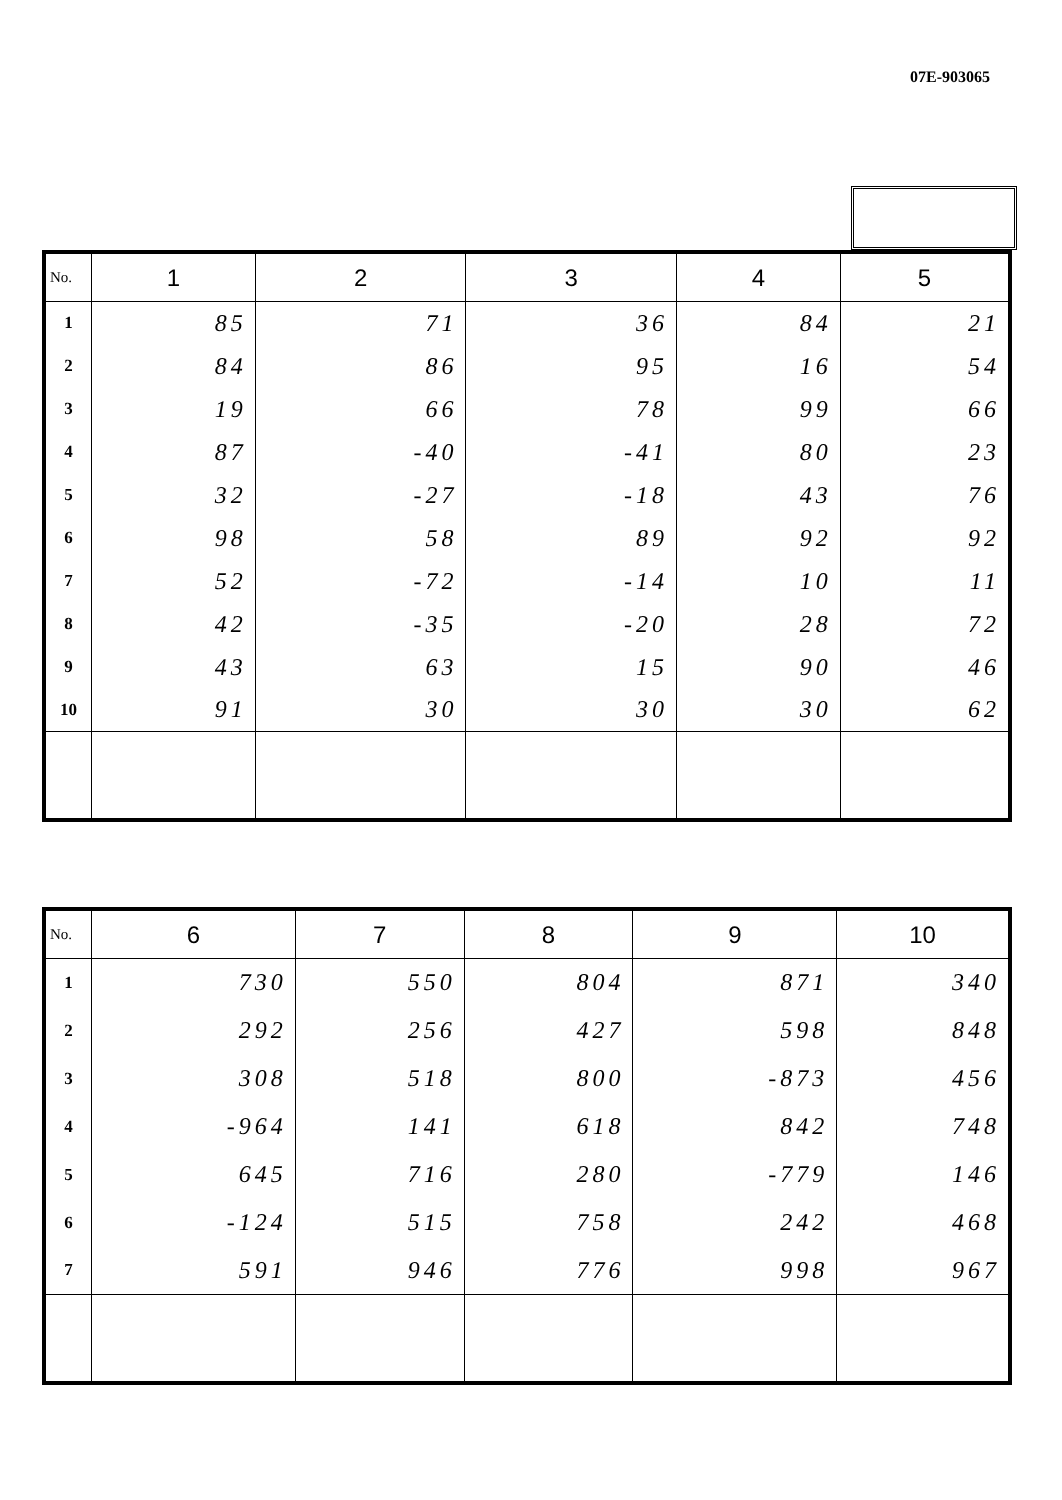07E-903065
| No. | 1 | 2 | 3 | 4 | 5 |
| --- | --- | --- | --- | --- | --- |
| 1 | 85 | 71 | 36 | 84 | 21 |
| 2 | 84 | 86 | 95 | 16 | 54 |
| 3 | 19 | 66 | 78 | 99 | 66 |
| 4 | 87 | -40 | -41 | 80 | 23 |
| 5 | 32 | -27 | -18 | 43 | 76 |
| 6 | 98 | 58 | 89 | 92 | 92 |
| 7 | 52 | -72 | -14 | 10 | 11 |
| 8 | 42 | -35 | -20 | 28 | 72 |
| 9 | 43 | 63 | 15 | 90 | 46 |
| 10 | 91 | 30 | 30 | 30 | 62 |
| No. | 6 | 7 | 8 | 9 | 10 |
| --- | --- | --- | --- | --- | --- |
| 1 | 730 | 550 | 804 | 871 | 340 |
| 2 | 292 | 256 | 427 | 598 | 848 |
| 3 | 308 | 518 | 800 | -873 | 456 |
| 4 | -964 | 141 | 618 | 842 | 748 |
| 5 | 645 | 716 | 280 | -779 | 146 |
| 6 | -124 | 515 | 758 | 242 | 468 |
| 7 | 591 | 946 | 776 | 998 | 967 |